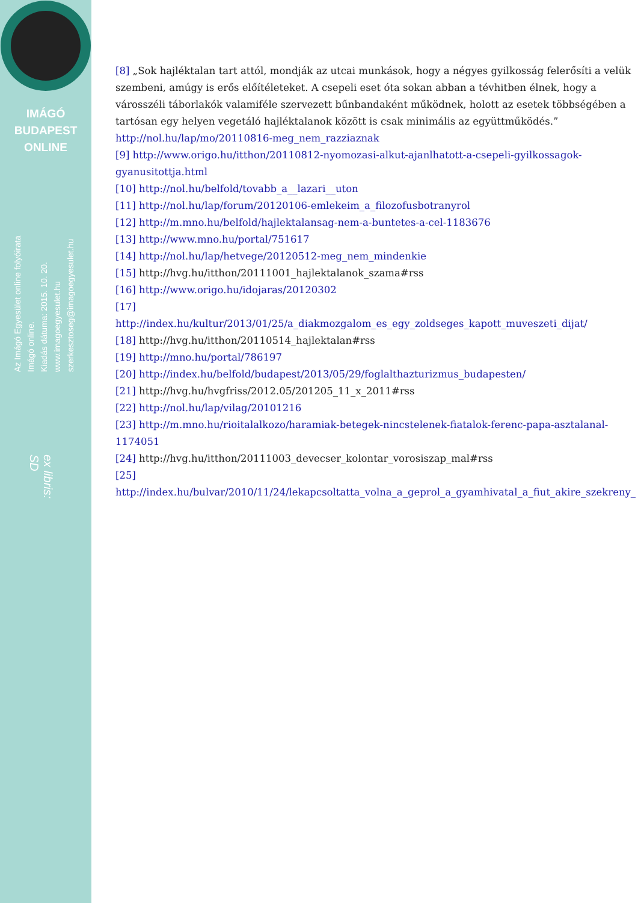IMÁGÓ
BUDAPEST
ONLINE
Az Imágó Egyesület online folyóirata
Imágó online.
Kiadás dátuma: 2015. 10. 20.
www.imagoegyesulet.hu
szerkesztoseg@imagoegyesulet.hu
ex libris:
SD
[8] „Sok hajléktalan tart attól, mondják az utcai munkások, hogy a négyes gyilkosság felerősíti a velük szembeni, amúgy is erős előítéleteket. A csepeli eset óta sokan abban a tévhitben élnek, hogy a városszéli táborlakók valamiféle szervezett bűnbandaként működnek, holott az esetek többségében a tartósan egy helyen vegetáló hajléktalanok között is csak minimális az együttműködés.” http://nol.hu/lap/mo/20110816-meg_nem_razziaznak
[9] http://www.origo.hu/itthon/20110812-nyomozasi-alkut-ajanlhatott-a-csepeli-gyilkossagok-gyanusitottja.html
[10] http://nol.hu/belfold/tovabb_a__lazari__uton
[11] http://nol.hu/lap/forum/20120106-emlekeim_a_filozofusbotranyrol
[12] http://m.mno.hu/belfold/hajlektalansag-nem-a-buntetes-a-cel-1183676
[13] http://www.mno.hu/portal/751617
[14] http://nol.hu/lap/hetvege/20120512-meg_nem_mindenkie
[15] http://hvg.hu/itthon/20111001_hajlektalanok_szama#rss
[16] http://www.origo.hu/idojaras/20120302
[17]
http://index.hu/kultur/2013/01/25/a_diakmozgalom_es_egy_zoldseges_kapott_muveszeti_dijat/
[18] http://hvg.hu/itthon/20110514_hajlektalan#rss
[19] http://mno.hu/portal/786197
[20] http://index.hu/belfold/budapest/2013/05/29/foglalthazturizmus_budapesten/
[21] http://hvg.hu/hvgfriss/2012.05/201205_11_x_2011#rss
[22] http://nol.hu/lap/vilag/20101216
[23] http://m.mno.hu/rioitalalkozo/haramiak-betegek-nincstelenek-fiatalok-ferenc-papa-asztalanal-1174051
[24] http://hvg.hu/itthon/20111003_devecser_kolontar_vorosiszap_mal#rss
[25]
http://index.hu/bulvar/2010/11/24/lekapcsoltatta_volna_a_geprol_a_gyamhivatal_a_fiut_akire_szekreny_